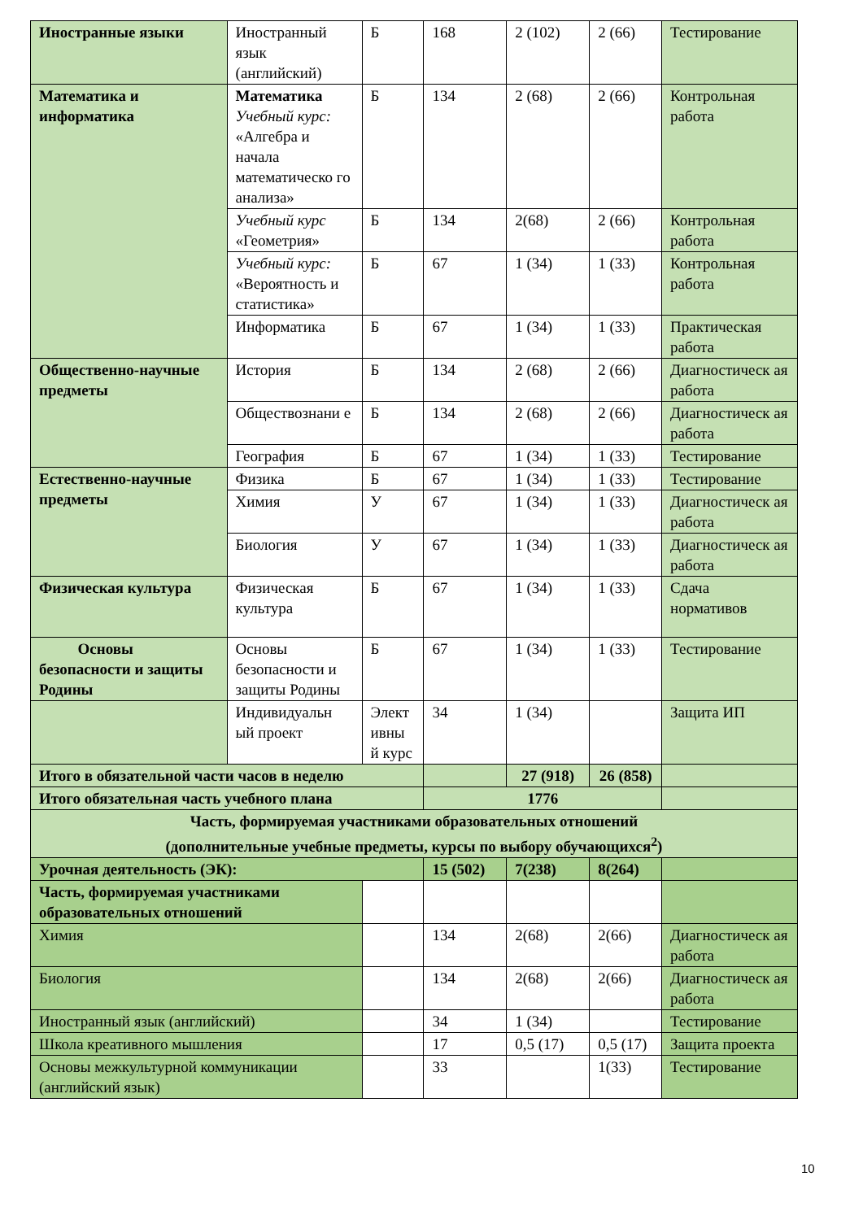| Иностранные языки | Иностранный язык (английский) | Б | 168 | 2 (102) | 2 (66) | Тестирование |
| Математика и информатика | Математика Учебный курс: «Алгебра и начала математическо го анализа» | Б | 134 | 2 (68) | 2 (66) | Контрольная работа |
| | Учебный курс «Геометрия» | Б | 134 | 2(68) | 2 (66) | Контрольная работа |
| | Учебный курс: «Вероятность и статистика» | Б | 67 | 1 (34) | 1 (33) | Контрольная работа |
| | Информатика | Б | 67 | 1 (34) | 1 (33) | Практическая работа |
| Общественно-научные предметы | История | Б | 134 | 2 (68) | 2 (66) | Диагностическ ая работа |
| | Обществознани е | Б | 134 | 2 (68) | 2 (66) | Диагностическ ая работа |
| | География | Б | 67 | 1 (34) | 1 (33) | Тестирование |
| Естественно-научные предметы | Физика | Б | 67 | 1 (34) | 1 (33) | Тестирование |
| | Химия | У | 67 | 1 (34) | 1 (33) | Диагностическ ая работа |
| | Биология | У | 67 | 1 (34) | 1 (33) | Диагностическ ая работа |
| Физическая культура | Физическая культура | Б | 67 | 1 (34) | 1 (33) | Сдача нормативов |
| Основы безопасности и защиты Родины | Основы безопасности и защиты Родины | Б | 67 | 1 (34) | 1 (33) | Тестирование |
| | Индивидуальн ый проект | Элект ивны й курс | 34 | 1 (34) | | Защита ИП |
| Итого в обязательной части часов в неделю | | | | 27 (918) | 26 (858) | |
| Итого обязательная часть учебного плана | | | 1776 | | | |
| Часть, формируемая участниками образовательных отношений (дополнительные учебные предметы, курсы по выбору обучающихся<sup>2</sup>) | | | | | | |
| Урочная деятельность (ЭК): | | | 15 (502) | 7(238) | 8(264) | |
| Часть, формируемая участниками образовательных отношений | | | | | | |
| Химия | | | 134 | 2(68) | 2(66) | Диагностическ ая работа |
| Биология | | | 134 | 2(68) | 2(66) | Диагностическ ая работа |
| Иностранный язык (английский) | | | 34 | 1 (34) | | Тестирование |
| Школа креативного мышления | | | 17 | 0,5 (17) | 0,5 (17) | Защита проекта |
| Основы межкультурной коммуникации (английский язык) | | | 33 | | 1(33) | Тестирование |
10